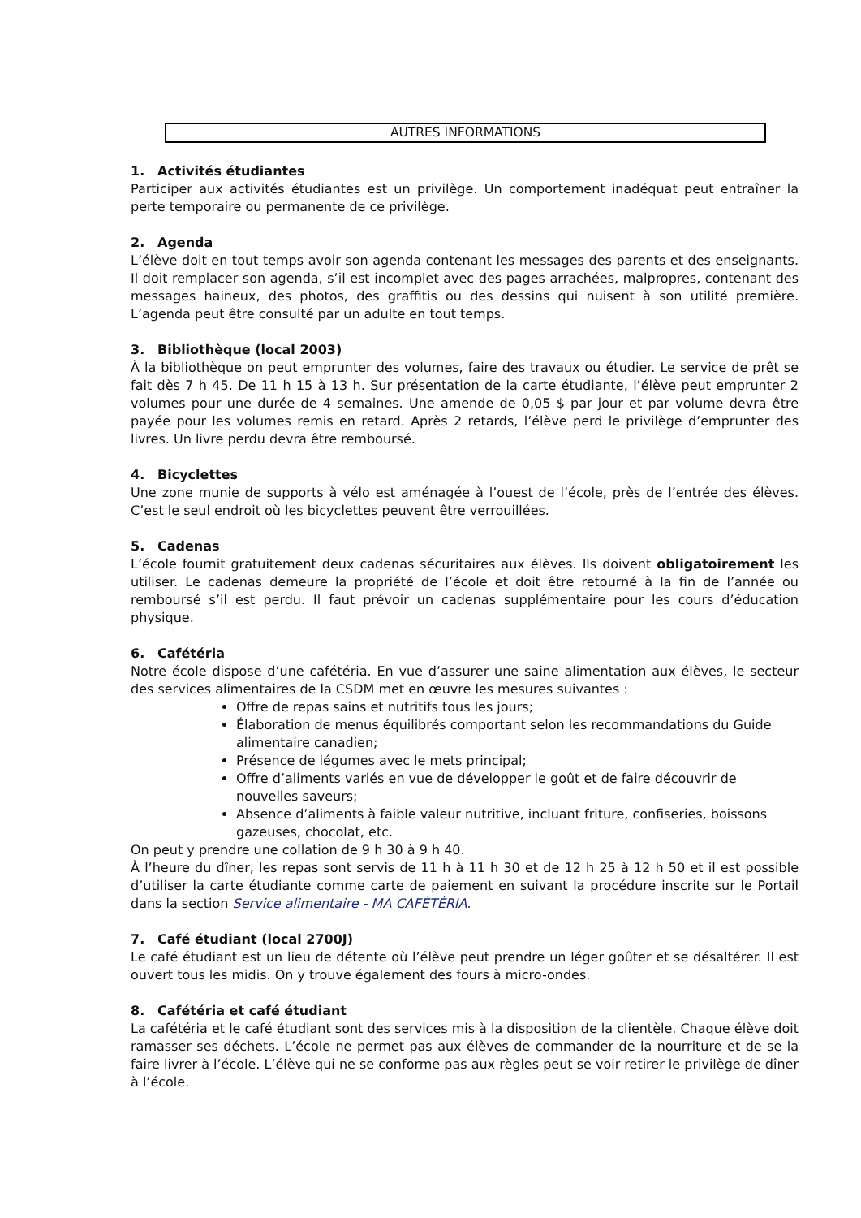AUTRES INFORMATIONS
1. Activités étudiantes
Participer aux activités étudiantes est un privilège. Un comportement inadéquat peut entraîner la perte temporaire ou permanente de ce privilège.
2. Agenda
L’élève doit en tout temps avoir son agenda contenant les messages des parents et des enseignants. Il doit remplacer son agenda, s’il est incomplet avec des pages arrachées, malpropres, contenant des messages haineux, des photos, des graffitis ou des dessins qui nuisent à son utilité première. L’agenda peut être consulté par un adulte en tout temps.
3. Bibliothèque (local 2003)
À la bibliothèque on peut emprunter des volumes, faire des travaux ou étudier. Le service de prêt se fait dès 7 h 45. De 11 h 15 à 13 h. Sur présentation de la carte étudiante, l’élève peut emprunter 2 volumes pour une durée de 4 semaines. Une amende de 0,05 $ par jour et par volume devra être payée pour les volumes remis en retard. Après 2 retards, l’élève perd le privilège d’emprunter des livres. Un livre perdu devra être remboursé.
4. Bicyclettes
Une zone munie de supports à vélo est aménagée à l’ouest de l’école, près de l’entrée des élèves. C’est le seul endroit où les bicyclettes peuvent être verrouillées.
5. Cadenas
L’école fournit gratuitement deux cadenas sécuritaires aux élèves. Ils doivent obligatoirement les utiliser. Le cadenas demeure la propriété de l’école et doit être retourné à la fin de l’année ou remboursé s’il est perdu. Il faut prévoir un cadenas supplémentaire pour les cours d’éducation physique.
6. Cafétéria
Notre école dispose d’une cafétéria. En vue d’assurer une saine alimentation aux élèves, le secteur des services alimentaires de la CSDM met en œuvre les mesures suivantes :
Offre de repas sains et nutritifs tous les jours;
Élaboration de menus équilibrés comportant selon les recommandations du Guide alimentaire canadien;
Présence de légumes avec le mets principal;
Offre d’aliments variés en vue de développer le goût et de faire découvrir de nouvelles saveurs;
Absence d’aliments à faible valeur nutritive, incluant friture, confiseries, boissons gazeuses, chocolat, etc.
On peut y prendre une collation de 9 h 30 à 9 h 40.
À l’heure du dîner, les repas sont servis de 11 h à 11 h 30 et de 12 h 25 à 12 h 50 et il est possible d’utiliser la carte étudiante comme carte de paiement en suivant la procédure inscrite sur le Portail dans la section Service alimentaire - MA CAFÉTÉRIA.
7. Café étudiant (local 2700J)
Le café étudiant est un lieu de détente où l’élève peut prendre un léger goûter et se désaltérer. Il est ouvert tous les midis. On y trouve également des fours à micro-ondes.
8. Cafétéria et café étudiant
La cafétéria et le café étudiant sont des services mis à la disposition de la clientèle. Chaque élève doit ramasser ses déchets. L’école ne permet pas aux élèves de commander de la nourriture et de se la faire livrer à l’école. L’élève qui ne se conforme pas aux règles peut se voir retirer le privilège de dîner à l’école.